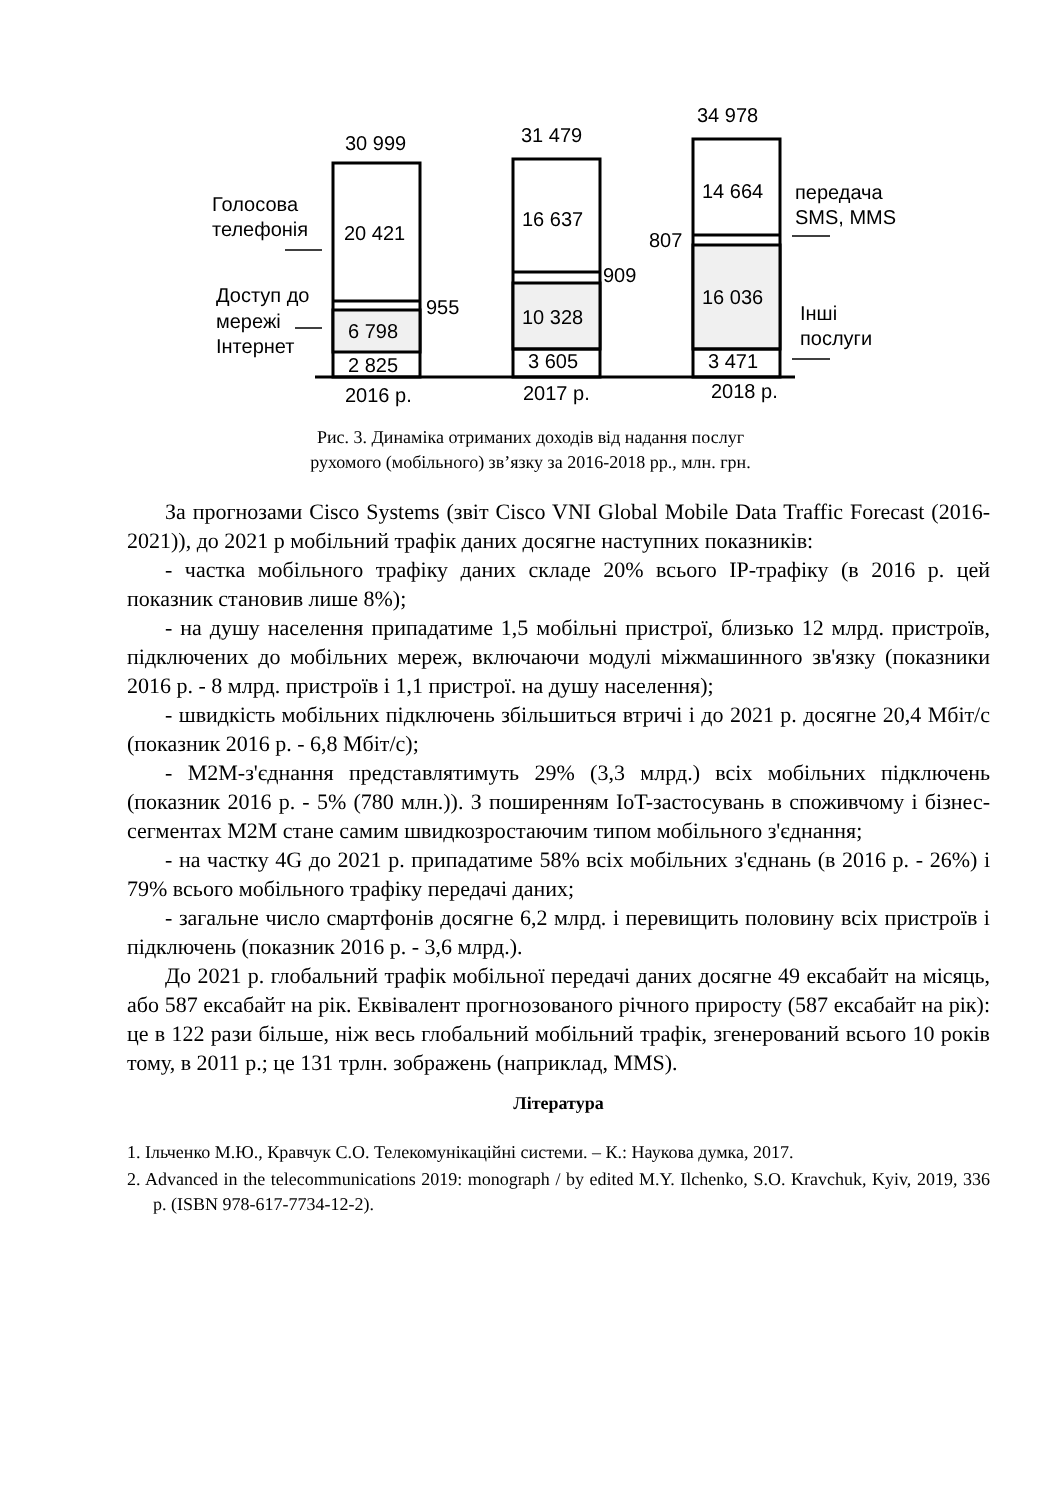30 999
31 479
34 978
Голосова
телефонія
20 421
16 637
14 664
передача
SMS, MMS
807
909
955
Доступ до
мережі
Інтернет
6 798
10 328
16 036
Інші
послуги
2 825
3 605
3 471
2016 р.
2017 р.
2018 р.
Рис. 3. Динаміка отриманих доходів від надання послуг
рухомого (мобільного) зв’язку за 2016-2018 рр., млн. грн.
За прогнозами Cisco Systems (звіт Cisco VNI Global Mobile Data Traffic Forecast (2016-2021)), до 2021 р мобільний трафік даних досягне наступних показників:
- частка мобільного трафіку даних складе 20% всього IP-трафіку (в 2016 р. цей показник становив лише 8%);
- на душу населення припадатиме 1,5 мобільні пристрої, близько 12 млрд. пристроїв, підключених до мобільних мереж, включаючи модулі міжмашинного зв'язку (показники 2016 р. - 8 млрд. пристроїв і 1,1 пристрої. на душу населення);
- швидкість мобільних підключень збільшиться втричі і до 2021 р. досягне 20,4 Мбіт/с (показник 2016 р. - 6,8 Мбіт/с);
- M2M-з'єднання представлятимуть 29% (3,3 млрд.) всіх мобільних підключень (показник 2016 р. - 5% (780 млн.)). З поширенням IoT-застосувань в споживчому і бізнес-сегментах M2M стане самим швидкозростаючим типом мобільного з'єднання;
- на частку 4G до 2021 р. припадатиме 58% всіх мобільних з'єднань (в 2016 р. - 26%) і 79% всього мобільного трафіку передачі даних;
- загальне число смартфонів досягне 6,2 млрд. і перевищить половину всіх пристроїв і підключень (показник 2016 р. - 3,6 млрд.).
До 2021 р. глобальний трафік мобільної передачі даних досягне 49 ексабайт на місяць, або 587 ексабайт на рік. Еквівалент прогнозованого річного приросту (587 ексабайт на рік): це в 122 рази більше, ніж весь глобальний мобільний трафік, згенерований всього 10 років тому, в 2011 р.; це 131 трлн. зображень (наприклад, MMS).
Література
1. Ільченко М.Ю., Кравчук С.О. Телекомунікаційні системи. – К.: Наукова думка, 2017.
2. Advanced in the telecommunications 2019: monograph / by edited M.Y. Ilchenko, S.O. Kravchuk, Kyiv, 2019, 336 p. (ISBN 978-617-7734-12-2).